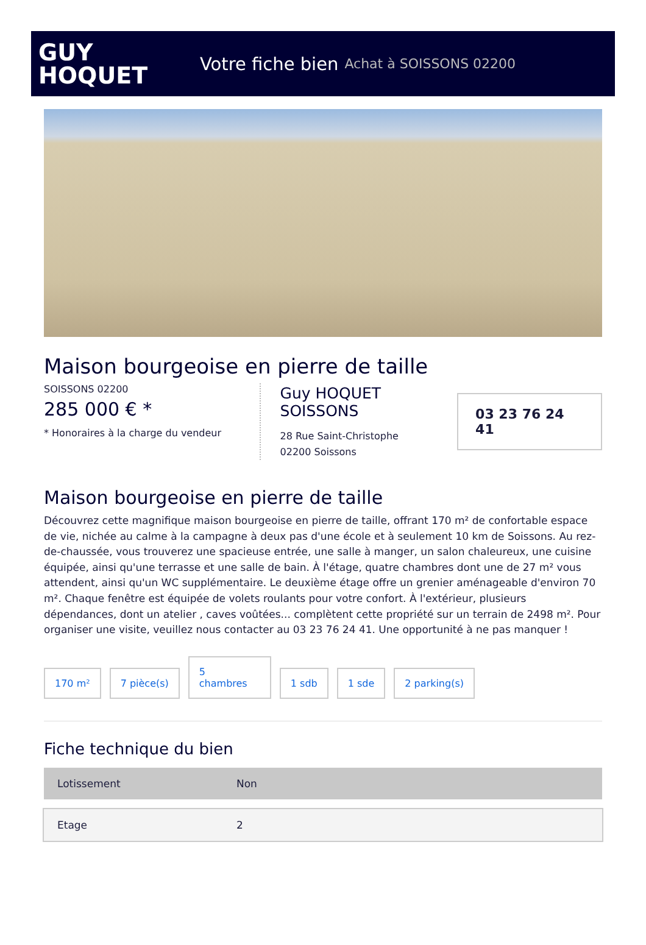GUY
HOQUET
Votre fiche bien Achat à SOISSONS 02200
Maison bourgeoise en pierre de taille
SOISSONS 02200
285 000 € *
* Honoraires à la charge du vendeur
Guy HOQUET SOISSONS
28 Rue Saint-Christophe
02200 Soissons
03 23 76 24 41
Maison bourgeoise en pierre de taille
Découvrez cette magnifique maison bourgeoise en pierre de taille, offrant 170 m² de confortable espace de vie, nichée au calme à la campagne à deux pas d'une école et à seulement 10 km de Soissons. Au rez-de-chaussée, vous trouverez une spacieuse entrée, une salle à manger, un salon chaleureux, une cuisine équipée, ainsi qu'une terrasse et une salle de bain. À l'étage, quatre chambres dont une de 27 m² vous attendent, ainsi qu'un WC supplémentaire. Le deuxième étage offre un grenier aménageable d'environ 70 m². Chaque fenêtre est équipée de volets roulants pour votre confort. À l'extérieur, plusieurs dépendances, dont un atelier , caves voûtées... complètent cette propriété sur un terrain de 2498 m². Pour organiser une visite, veuillez nous contacter au 03 23 76 24 41. Une opportunité à ne pas manquer !
170 m²
7 pièce(s)
5
chambres
1 sdb
1 sde
2 parking(s)
Fiche technique du bien
| Lotissement | Non |
| Etage | 2 |